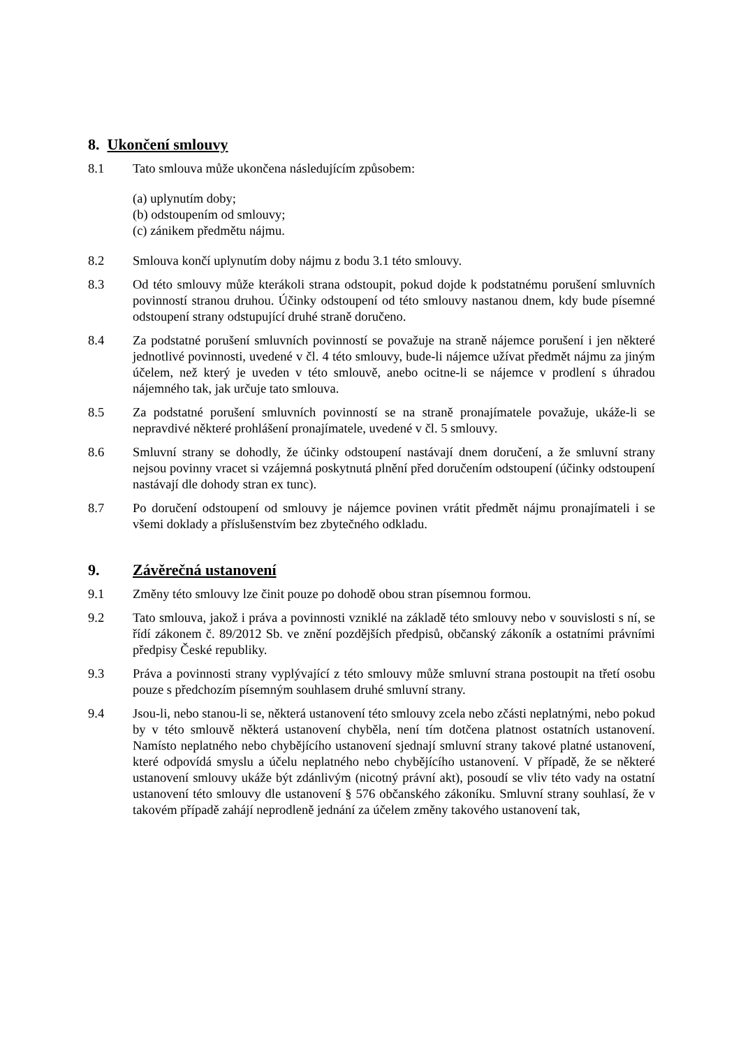8. Ukončení smlouvy
8.1 Tato smlouva může ukončena následujícím způsobem:
(a) uplynutím doby;
(b) odstoupením od smlouvy;
(c) zánikem předmětu nájmu.
8.2 Smlouva končí uplynutím doby nájmu z bodu 3.1 této smlouvy.
8.3 Od této smlouvy může kterákoli strana odstoupit, pokud dojde k podstatnému porušení smluvních povinností stranou druhou. Účinky odstoupení od této smlouvy nastanou dnem, kdy bude písemné odstoupení strany odstupující druhé straně doručeno.
8.4 Za podstatné porušení smluvních povinností se považuje na straně nájemce porušení i jen některé jednotlivé povinnosti, uvedené v čl. 4 této smlouvy, bude-li nájemce užívat předmět nájmu za jiným účelem, než který je uveden v této smlouvě, anebo ocitne-li se nájemce v prodlení s úhradou nájemného tak, jak určuje tato smlouva.
8.5 Za podstatné porušení smluvních povinností se na straně pronajímatele považuje, ukáže-li se nepravdivé některé prohlášení pronajímatele, uvedené v čl. 5 smlouvy.
8.6 Smluvní strany se dohodly, že účinky odstoupení nastávají dnem doručení, a že smluvní strany nejsou povinny vracet si vzájemná poskytnutá plnění před doručením odstoupení (účinky odstoupení nastávají dle dohody stran ex tunc).
8.7 Po doručení odstoupení od smlouvy je nájemce povinen vrátit předmět nájmu pronajímateli i se všemi doklady a příslušenstvím bez zbytečného odkladu.
9. Závěrečná ustanovení
9.1 Změny této smlouvy lze činit pouze po dohodě obou stran písemnou formou.
9.2 Tato smlouva, jakož i práva a povinnosti vzniklé na základě této smlouvy nebo v souvislosti s ní, se řídí zákonem č. 89/2012 Sb. ve znění pozdějších předpisů, občanský zákoník a ostatními právními předpisy České republiky.
9.3 Práva a povinnosti strany vyplývající z této smlouvy může smluvní strana postoupit na třetí osobu pouze s předchozím písemným souhlasem druhé smluvní strany.
9.4 Jsou-li, nebo stanou-li se, některá ustanovení této smlouvy zcela nebo zčásti neplatnými, nebo pokud by v této smlouvě některá ustanovení chyběla, není tím dotčena platnost ostatních ustanovení. Namísto neplatného nebo chybějícího ustanovení sjednají smluvní strany takové platné ustanovení, které odpovídá smyslu a účelu neplatného nebo chybějícího ustanovení. V případě, že se některé ustanovení smlouvy ukáže být zdánlivým (nicotný právní akt), posoudí se vliv této vady na ostatní ustanovení této smlouvy dle ustanovení § 576 občanského zákoníku. Smluvní strany souhlasí, že v takovém případě zahájí neprodleně jednání za účelem změny takového ustanovení tak,